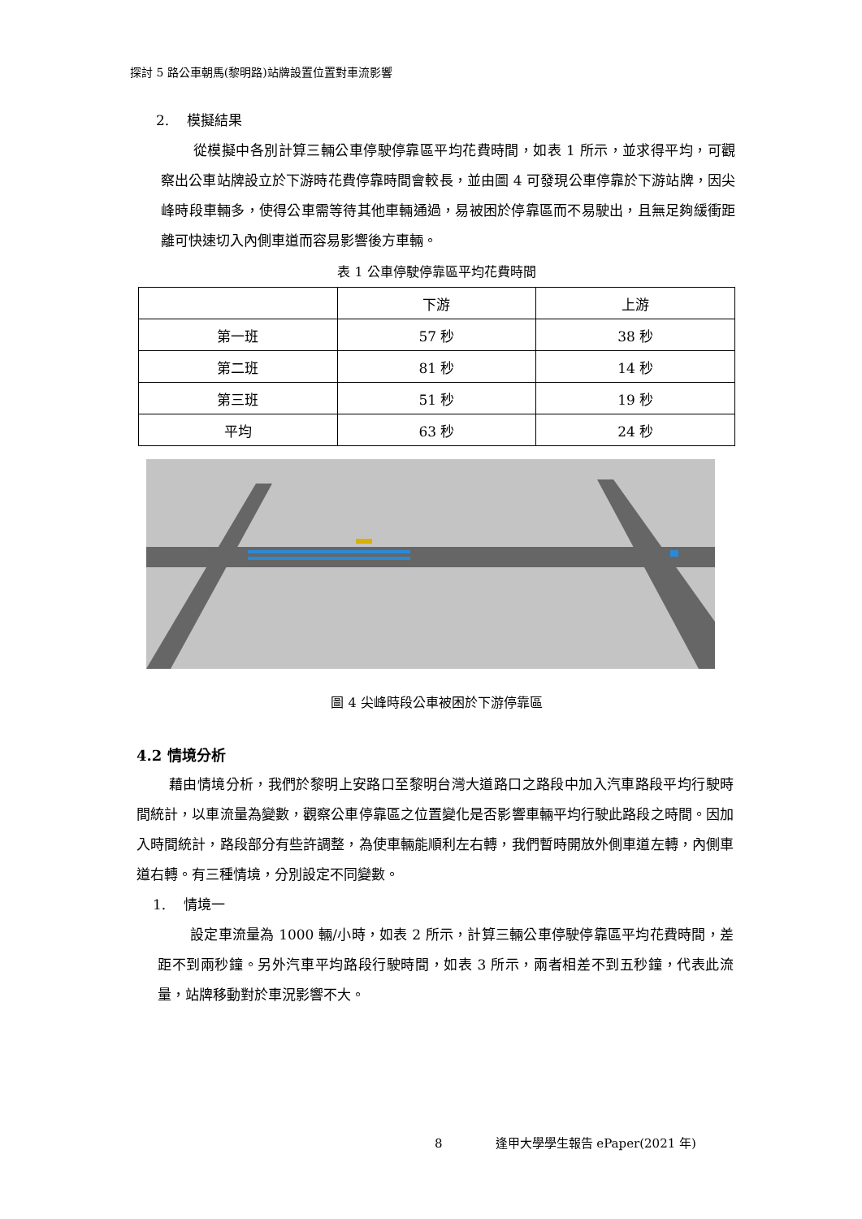探討 5 路公車朝馬(黎明路)站牌設置位置對車流影響
2. 模擬結果
從模擬中各別計算三輛公車停駛停靠區平均花費時間，如表 1 所示，並求得平均，可觀察出公車站牌設立於下游時花費停靠時間會較長，並由圖 4 可發現公車停靠於下游站牌，因尖峰時段車輛多，使得公車需等待其他車輛通過，易被困於停靠區而不易駛出，且無足夠緩衝距離可快速切入內側車道而容易影響後方車輛。
表 1 公車停駛停靠區平均花費時間
| | 下游 | 上游 |
| 第一班 | 57 秒 | 38 秒 |
| 第二班 | 81 秒 | 14 秒 |
| 第三班 | 51 秒 | 19 秒 |
| 平均 | 63 秒 | 24 秒 |
圖 4 尖峰時段公車被困於下游停靠區
4.2 情境分析
藉由情境分析，我們於黎明上安路口至黎明台灣大道路口之路段中加入汽車路段平均行駛時間統計，以車流量為變數，觀察公車停靠區之位置變化是否影響車輛平均行駛此路段之時間。因加入時間統計，路段部分有些許調整，為使車輛能順利左右轉，我們暫時開放外側車道左轉，內側車道右轉。有三種情境，分別設定不同變數。
1. 情境一
設定車流量為 1000 輛/小時，如表 2 所示，計算三輛公車停駛停靠區平均花費時間，差距不到兩秒鐘。另外汽車平均路段行駛時間，如表 3 所示，兩者相差不到五秒鐘，代表此流量，站牌移動對於車況影響不大。
8 逢甲大學學生報告 ePaper(2021 年)